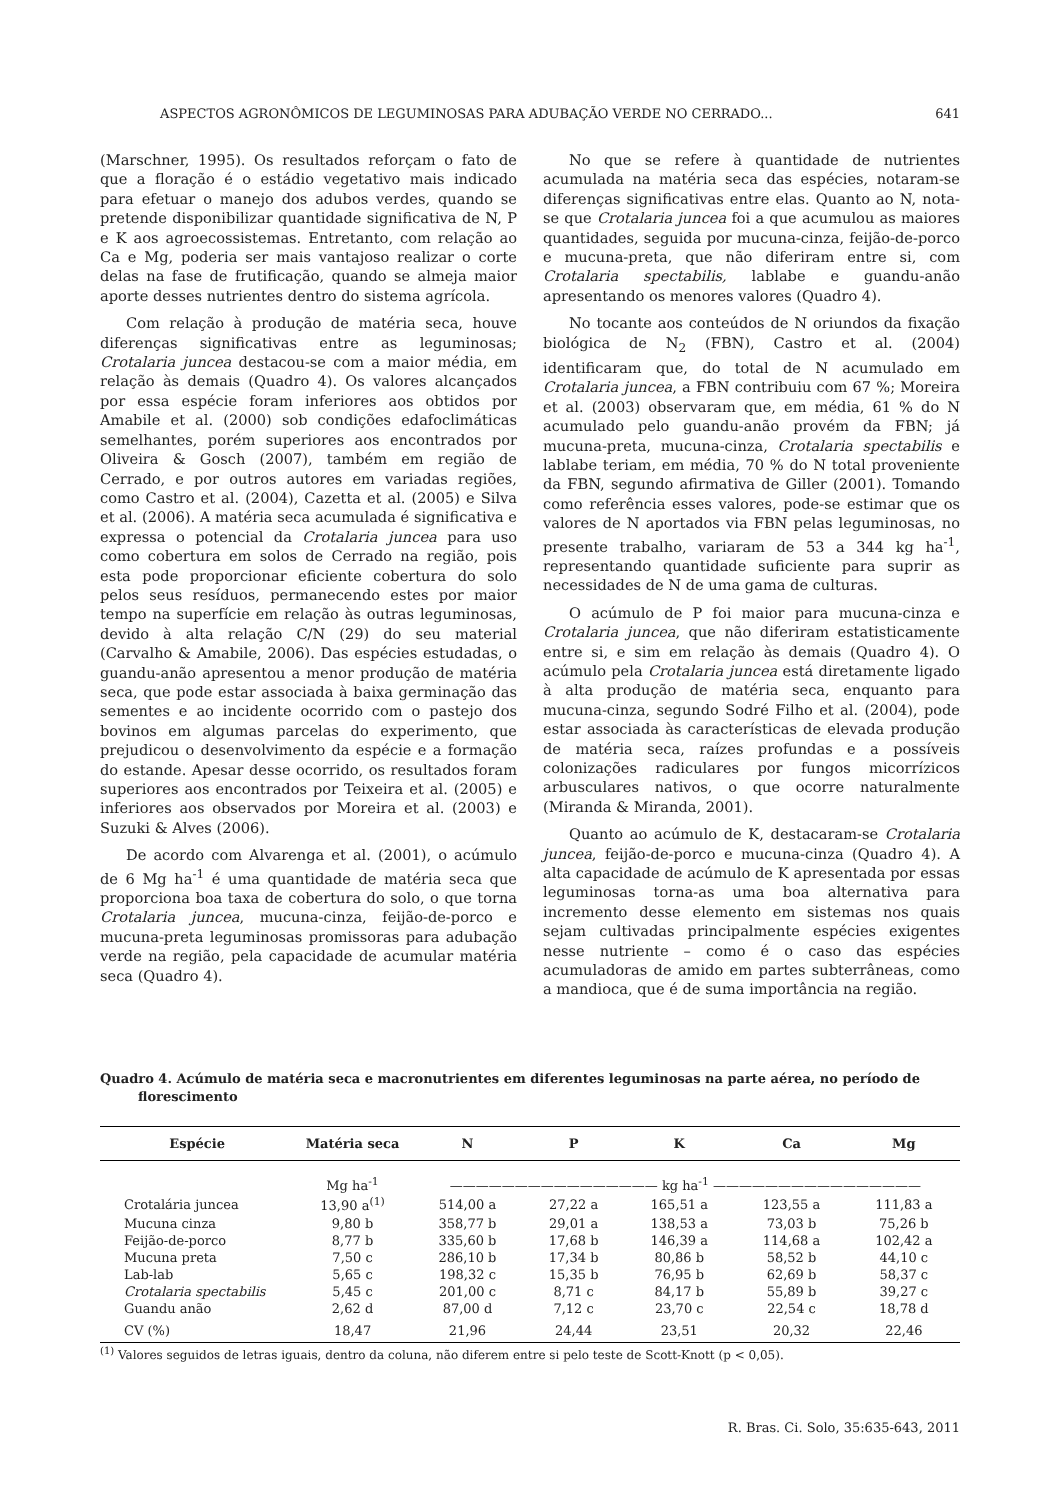ASPECTOS AGRONÔMICOS DE LEGUMINOSAS PARA ADUBAÇÃO VERDE NO CERRADO... 641
(Marschner, 1995). Os resultados reforçam o fato de que a floração é o estádio vegetativo mais indicado para efetuar o manejo dos adubos verdes, quando se pretende disponibilizar quantidade significativa de N, P e K aos agroecossistemas. Entretanto, com relação ao Ca e Mg, poderia ser mais vantajoso realizar o corte delas na fase de frutificação, quando se almeja maior aporte desses nutrientes dentro do sistema agrícola.
Com relação à produção de matéria seca, houve diferenças significativas entre as leguminosas; Crotalaria juncea destacou-se com a maior média, em relação às demais (Quadro 4). Os valores alcançados por essa espécie foram inferiores aos obtidos por Amabile et al. (2000) sob condições edafoclimáticas semelhantes, porém superiores aos encontrados por Oliveira & Gosch (2007), também em região de Cerrado, e por outros autores em variadas regiões, como Castro et al. (2004), Cazetta et al. (2005) e Silva et al. (2006). A matéria seca acumulada é significativa e expressa o potencial da Crotalaria juncea para uso como cobertura em solos de Cerrado na região, pois esta pode proporcionar eficiente cobertura do solo pelos seus resíduos, permanecendo estes por maior tempo na superfície em relação às outras leguminosas, devido à alta relação C/N (29) do seu material (Carvalho & Amabile, 2006). Das espécies estudadas, o guandu-anão apresentou a menor produção de matéria seca, que pode estar associada à baixa germinação das sementes e ao incidente ocorrido com o pastejo dos bovinos em algumas parcelas do experimento, que prejudicou o desenvolvimento da espécie e a formação do estande. Apesar desse ocorrido, os resultados foram superiores aos encontrados por Teixeira et al. (2005) e inferiores aos observados por Moreira et al. (2003) e Suzuki & Alves (2006).
De acordo com Alvarenga et al. (2001), o acúmulo de 6 Mg ha<sup>-1</sup> é uma quantidade de matéria seca que proporciona boa taxa de cobertura do solo, o que torna Crotalaria juncea, mucuna-cinza, feijão-de-porco e mucuna-preta leguminosas promissoras para adubação verde na região, pela capacidade de acumular matéria seca (Quadro 4).
No que se refere à quantidade de nutrientes acumulada na matéria seca das espécies, notaram-se diferenças significativas entre elas. Quanto ao N, nota-se que Crotalaria juncea foi a que acumulou as maiores quantidades, seguida por mucuna-cinza, feijão-de-porco e mucuna-preta, que não diferiram entre si, com Crotalaria spectabilis, lablabe e guandu-anão apresentando os menores valores (Quadro 4).
No tocante aos conteúdos de N oriundos da fixação biológica de N<sub>2</sub> (FBN), Castro et al. (2004) identificaram que, do total de N acumulado em Crotalaria juncea, a FBN contribuiu com 67 %; Moreira et al. (2003) observaram que, em média, 61 % do N acumulado pelo guandu-anão provém da FBN; já mucuna-preta, mucuna-cinza, Crotalaria spectabilis e lablabe teriam, em média, 70 % do N total proveniente da FBN, segundo afirmativa de Giller (2001). Tomando como referência esses valores, pode-se estimar que os valores de N aportados via FBN pelas leguminosas, no presente trabalho, variaram de 53 a 344 kg ha<sup>-1</sup>, representando quantidade suficiente para suprir as necessidades de N de uma gama de culturas.
O acúmulo de P foi maior para mucuna-cinza e Crotalaria juncea, que não diferiram estatisticamente entre si, e sim em relação às demais (Quadro 4). O acúmulo pela Crotalaria juncea está diretamente ligado à alta produção de matéria seca, enquanto para mucuna-cinza, segundo Sodré Filho et al. (2004), pode estar associada às características de elevada produção de matéria seca, raízes profundas e a possíveis colonizações radiculares por fungos micorrízicos arbusculares nativos, o que ocorre naturalmente (Miranda & Miranda, 2001).
Quanto ao acúmulo de K, destacaram-se Crotalaria juncea, feijão-de-porco e mucuna-cinza (Quadro 4). A alta capacidade de acúmulo de K apresentada por essas leguminosas torna-as uma boa alternativa para incremento desse elemento em sistemas nos quais sejam cultivadas principalmente espécies exigentes nesse nutriente – como é o caso das espécies acumuladoras de amido em partes subterrâneas, como a mandioca, que é de suma importância na região.
Quadro 4. Acúmulo de matéria seca e macronutrientes em diferentes leguminosas na parte aérea, no período de florescimento
| Espécie | Matéria seca | N | P | K | Ca | Mg |
| --- | --- | --- | --- | --- | --- | --- |
| | Mg ha<sup>-1</sup> | ———————————————— kg ha<sup>-1</sup> ———————————————— | | | | |
| Crotalária juncea | 13,90 a<sup>(1)</sup> | 514,00 a | 27,22 a | 165,51 a | 123,55 a | 111,83 a |
| Mucuna cinza | 9,80 b | 358,77 b | 29,01 a | 138,53 a | 73,03 b | 75,26 b |
| Feijão-de-porco | 8,77 b | 335,60 b | 17,68 b | 146,39 a | 114,68 a | 102,42 a |
| Mucuna preta | 7,50 c | 286,10 b | 17,34 b | 80,86 b | 58,52 b | 44,10 c |
| Lab-lab | 5,65 c | 198,32 c | 15,35 b | 76,95 b | 62,69 b | 58,37 c |
| Crotalaria spectabilis | 5,45 c | 201,00 c | 8,71 c | 84,17 b | 55,89 b | 39,27 c |
| Guandu anão | 2,62 d | 87,00 d | 7,12 c | 23,70 c | 22,54 c | 18,78 d |
| CV (%) | 18,47 | 21,96 | 24,44 | 23,51 | 20,32 | 22,46 |
<sup>(1)</sup> Valores seguidos de letras iguais, dentro da coluna, não diferem entre si pelo teste de Scott-Knott (p < 0,05).
R. Bras. Ci. Solo, 35:635-643, 2011